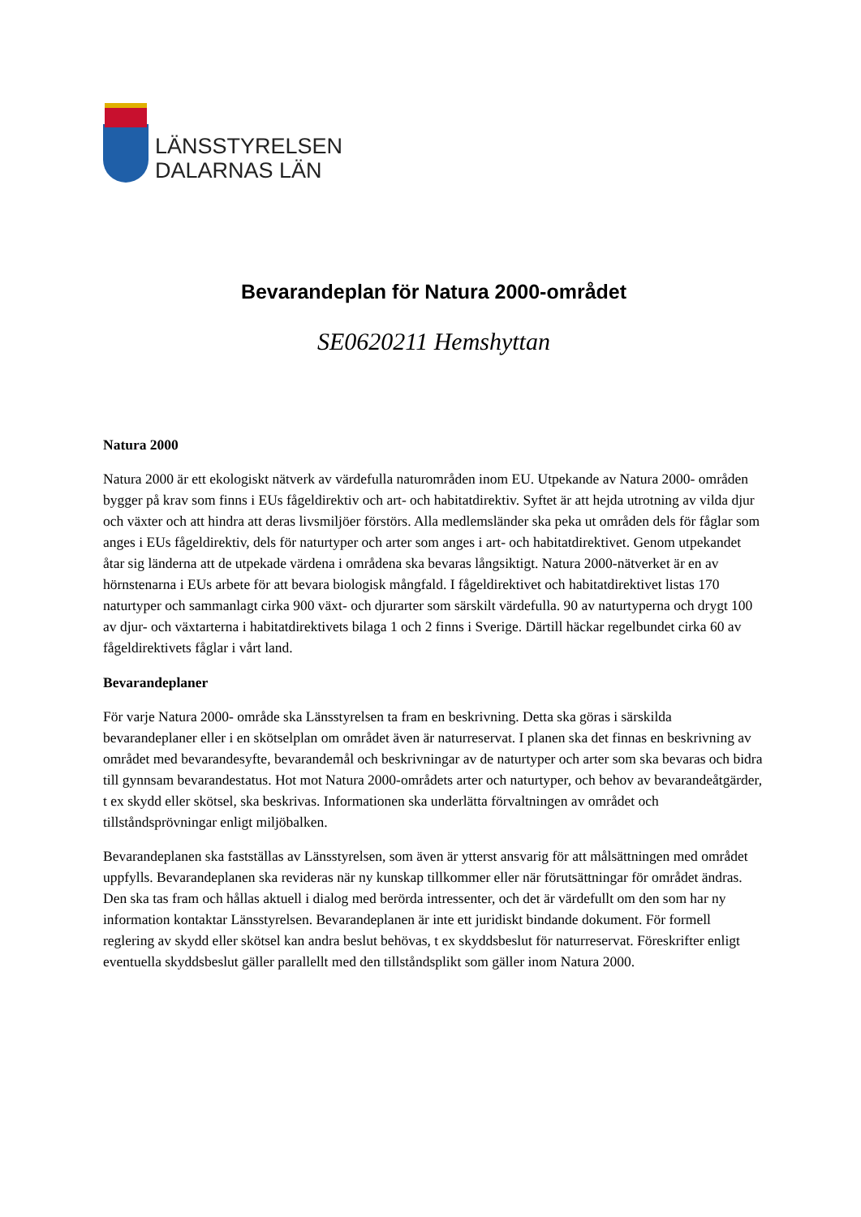LÄNSSTYRELSEN
DALARNAS LÄN
Bevarandeplan för Natura 2000-området
SE0620211 Hemshyttan
Natura 2000
Natura 2000 är ett ekologiskt nätverk av värdefulla naturområden inom EU. Utpekande av Natura 2000- områden bygger på krav som finns i EUs fågeldirektiv och art- och habitatdirektiv. Syftet är att hejda utrotning av vilda djur och växter och att hindra att deras livsmiljöer förstörs. Alla medlemsländer ska peka ut områden dels för fåglar som anges i EUs fågeldirektiv, dels för naturtyper och arter som anges i art- och habitatdirektivet. Genom utpekandet åtar sig länderna att de utpekade värdena i områdena ska bevaras långsiktigt. Natura 2000-nätverket är en av hörnstenarna i EUs arbete för att bevara biologisk mångfald. I fågeldirektivet och habitatdirektivet listas 170 naturtyper och sammanlagt cirka 900 växt- och djurarter som särskilt värdefulla. 90 av naturtyperna och drygt 100 av djur- och växtarterna i habitatdirektivets bilaga 1 och 2 finns i Sverige. Därtill häckar regelbundet cirka 60 av fågeldirektivets fåglar i vårt land.
Bevarandeplaner
För varje Natura 2000- område ska Länsstyrelsen ta fram en beskrivning. Detta ska göras i särskilda bevarandeplaner eller i en skötselplan om området även är naturreservat. I planen ska det finnas en beskrivning av området med bevarandesyfte, bevarandemål och beskrivningar av de naturtyper och arter som ska bevaras och bidra till gynnsam bevarandestatus. Hot mot Natura 2000-områdets arter och naturtyper, och behov av bevarandeåtgärder, t ex skydd eller skötsel, ska beskrivas. Informationen ska underlätta förvaltningen av området och tillståndsprövningar enligt miljöbalken.
Bevarandeplanen ska fastställas av Länsstyrelsen, som även är ytterst ansvarig för att målsättningen med området uppfylls. Bevarandeplanen ska revideras när ny kunskap tillkommer eller när förutsättningar för området ändras. Den ska tas fram och hållas aktuell i dialog med berörda intressenter, och det är värdefullt om den som har ny information kontaktar Länsstyrelsen. Bevarandeplanen är inte ett juridiskt bindande dokument. För formell reglering av skydd eller skötsel kan andra beslut behövas, t ex skyddsbeslut för naturreservat. Föreskrifter enligt eventuella skyddsbeslut gäller parallellt med den tillståndsplikt som gäller inom Natura 2000.